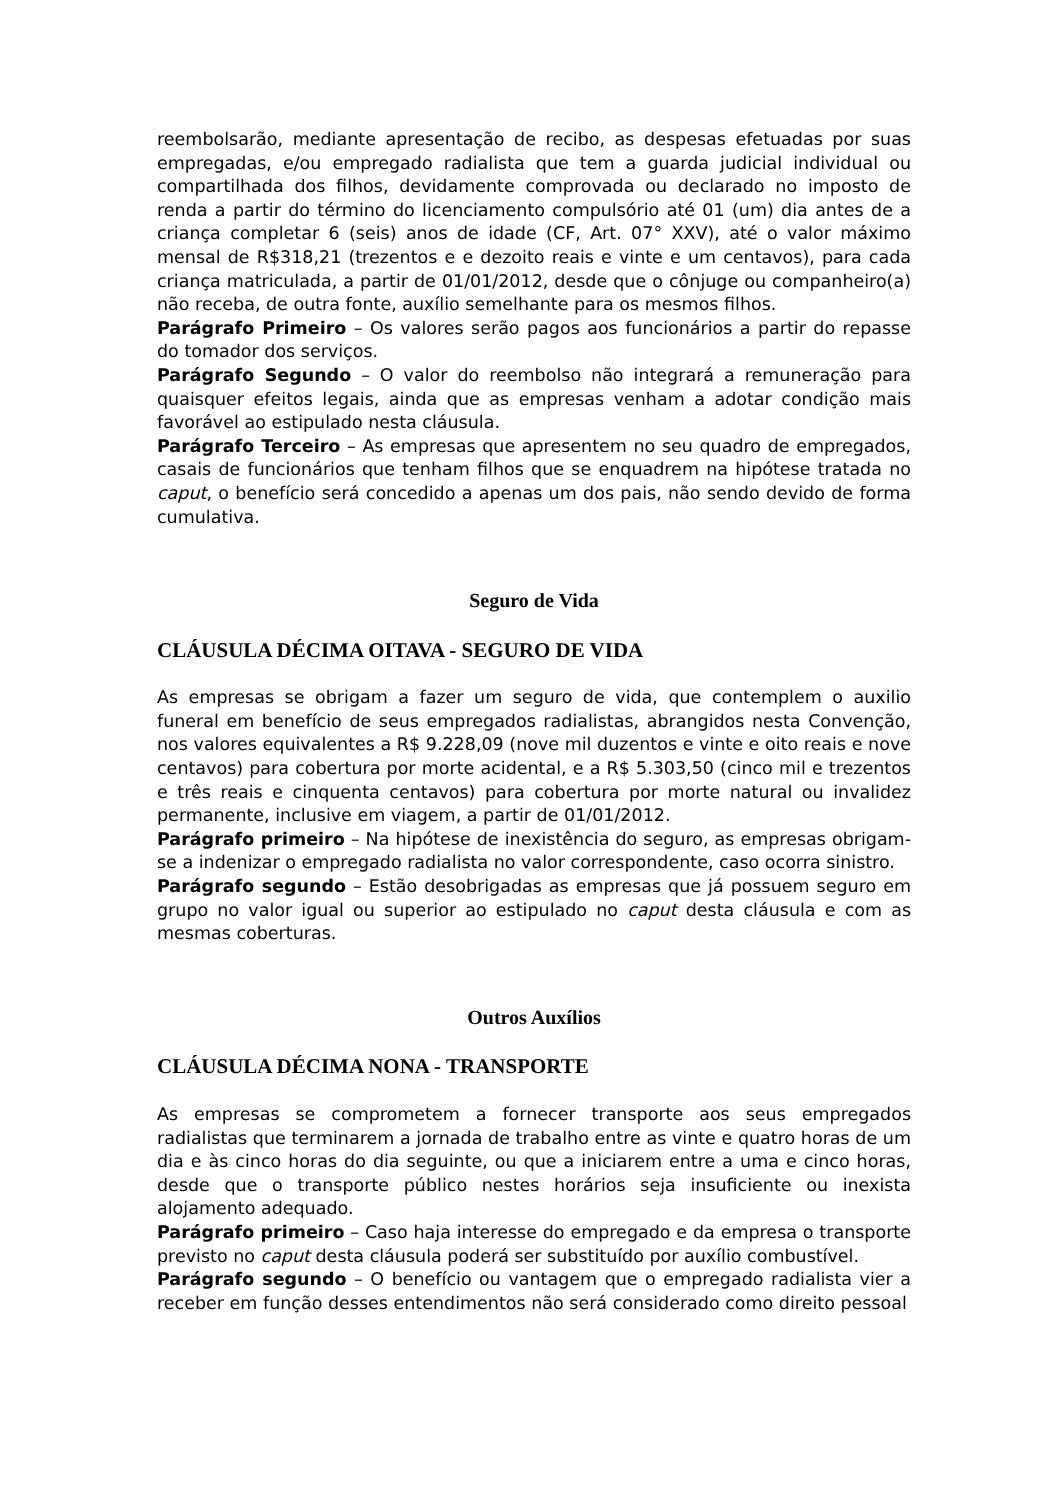reembolsarão, mediante apresentação de recibo, as despesas efetuadas por suas empregadas, e/ou empregado radialista que tem a guarda judicial individual ou compartilhada dos filhos, devidamente comprovada ou declarado no imposto de renda a partir do término do licenciamento compulsório até 01 (um) dia antes de a criança completar 6 (seis) anos de idade (CF, Art. 07° XXV), até o valor máximo mensal de R$318,21 (trezentos e e dezoito reais e vinte e um centavos), para cada criança matriculada, a partir de 01/01/2012, desde que o cônjuge ou companheiro(a) não receba, de outra fonte, auxílio semelhante para os mesmos filhos.
Parágrafo Primeiro – Os valores serão pagos aos funcionários a partir do repasse do tomador dos serviços.
Parágrafo Segundo – O valor do reembolso não integrará a remuneração para quaisquer efeitos legais, ainda que as empresas venham a adotar condição mais favorável ao estipulado nesta cláusula.
Parágrafo Terceiro – As empresas que apresentem no seu quadro de empregados, casais de funcionários que tenham filhos que se enquadrem na hipótese tratada no caput, o benefício será concedido a apenas um dos pais, não sendo devido de forma cumulativa.
Seguro de Vida
CLÁUSULA DÉCIMA OITAVA - SEGURO DE VIDA
As empresas se obrigam a fazer um seguro de vida, que contemplem o auxilio funeral em benefício de seus empregados radialistas, abrangidos nesta Convenção, nos valores equivalentes a R$ 9.228,09 (nove mil duzentos e vinte e oito reais e nove centavos) para cobertura por morte acidental, e a R$ 5.303,50 (cinco mil e trezentos e três reais e cinquenta centavos) para cobertura por morte natural ou invalidez permanente, inclusive em viagem, a partir de 01/01/2012.
Parágrafo primeiro – Na hipótese de inexistência do seguro, as empresas obrigam-se a indenizar o empregado radialista no valor correspondente, caso ocorra sinistro.
Parágrafo segundo – Estão desobrigadas as empresas que já possuem seguro em grupo no valor igual ou superior ao estipulado no caput desta cláusula e com as mesmas coberturas.
Outros Auxílios
CLÁUSULA DÉCIMA NONA - TRANSPORTE
As empresas se comprometem a fornecer transporte aos seus empregados radialistas que terminarem a jornada de trabalho entre as vinte e quatro horas de um dia e às cinco horas do dia seguinte, ou que a iniciarem entre a uma e cinco horas, desde que o transporte público nestes horários seja insuficiente ou inexista alojamento adequado.
Parágrafo primeiro – Caso haja interesse do empregado e da empresa o transporte previsto no caput desta cláusula poderá ser substituído por auxílio combustível.
Parágrafo segundo – O benefício ou vantagem que o empregado radialista vier a receber em função desses entendimentos não será considerado como direito pessoal